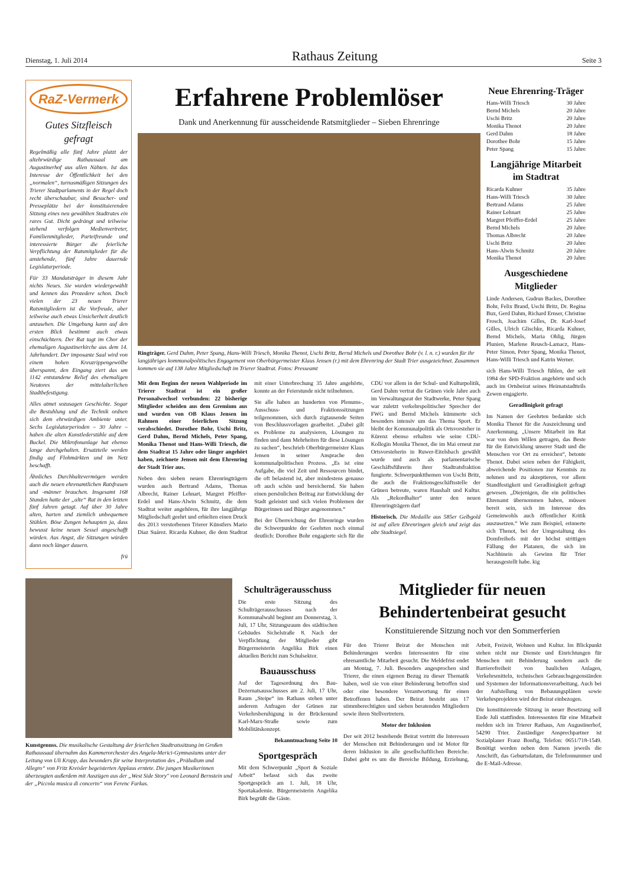Dienstag, 1. Juli 2014 Rathaus Zeitung Seite 3
RaZ-Vermerk
Gutes Sitzfleisch gefragt
Regelmäßig alle fünf Jahre platzt der altehrwürdige Rathaussaal am Augustinerhof aus allen Nähten. Ist das Interesse der Öffentlichkeit bei den „normalen“, turnusmäßigen Sitzungen des Trierer Stadtparlaments in der Regel doch recht überschaubar, sind Besucher- und Presseplätze bei der konstituierenden Sitzung eines neu gewählten Stadtrates ein rares Gut. Dicht gedrängt und teilweise stehend verfolgen Medienvertreter, Familienmitglieder, Parteifreunde und interessierte Bürger die feierliche Verpflichtung der Ratsmitglieder für die anstehende, fünf Jahre dauernde Legislaturperiode.
Für 33 Mandatsträger in diesem Jahr nichts Neues. Sie wurden wiedergewählt und kennen das Prozedere schon. Doch vielen der 23 neuen Trierer Ratsmitgliedern ist die Vorfreude, aber teilweise auch etwas Unsicherheit deutlich anzusehen. Die Umgebung kann auf den ersten Blick bestimmt auch etwas einschüchtern. Der Rat tagt im Chor der ehemaligen Augustinerkirche aus dem 14. Jahrhundert. Der imposante Saal wird von einem hohen Kreuzrippengewölbe überspannt, den Eingang ziert das um 1142 entstandene Relief des ehemaligen Neutores der mittelalterlichen Stadtbefestigung.
Alles atmet sozusagen Geschichte. Sogar die Bestuhlung und die Technik ordnen sich dem ehrwürdigen Ambiente unter. Sechs Legislaturperioden – 30 Jahre – haben die alten Kunstlederstühle auf dem Buckel. Die Mikrofonanlage hat ebenso lange durchgehalten. Ersatzteile werden findig auf Flohmärkten und im Netz beschafft.
Ähnliches Durchhaltevermögen werden auch die neuen ehrenamtlichen Ratsfrauen und -männer brauchen. Insgesamt 168 Stunden hatte der „alte“ Rat in den letzten fünf Jahren getagt. Auf über 30 Jahre alten, harten und ziemlich unbequemen Stühlen. Böse Zungen behaupten ja, dass bewusst keine neuen Sessel angeschafft würden. Aus Angst, die Sitzungen würden dann noch länger dauern.
frü
Erfahrene Problemlöser
Dank und Anerkennung für ausscheidende Ratsmitglieder – Sieben Ehrenringe
Ringträger. Gerd Dahm, Peter Spang, Hans-Willi Triesch, Monika Thenot, Uschi Britz, Bernd Michels und Dorothee Bohr (v. l. n. r.) wurden für ihr langjähriges kommunalpolitisches Engagement von Oberbürgermeister Klaus Jensen (r.) mit dem Ehrenring der Stadt Trier ausgezeichnet. Zusammen kommen sie auf 138 Jahre Mitgliedschaft im Trierer Stadtrat. Fotos: Presseamt
Mit dem Beginn der neuen Wahlperiode im Trierer Stadtrat ist ein großer Personalwechsel verbunden: 22 bisherige Mitglieder scheiden aus dem Gremium aus und wurden von OB Klaus Jensen im Rahmen einer feierlichen Sitzung verabschiedet. Dorothee Bohr, Uschi Britz, Gerd Dahm, Bernd Michels, Peter Spang, Monika Thenot und Hans-Willi Triesch, die dem Stadtrat 15 Jahre oder länger angehört haben, zeichnete Jensen mit dem Ehrenring der Stadt Trier aus.
Neben den sieben neuen Ehrenringträgern wurden auch Bertrand Adams, Thomas Albrecht, Rainer Lehnart, Margret Pfeiffer-Erdel und Hans-Alwin Schmitz, die dem Stadtrat weiter angehören, für ihre langjährige Mitgliedschaft geehrt und erhielten einen Druck des 2013 verstorbenen Trierer Künstlers Mario Diaz Suárez. Ricarda Kuhner, die dem Stadtrat mit einer Unterbrechung 35 Jahre angehörte, konnte an der Feierstunde nicht teilnehmen.
Sie alle haben an hunderten von Plenums-, Ausschuss- und Fraktionssitzungen teilgenommen, sich durch zigtausende Seiten von Beschlussvorlagen gearbeitet. „Dabei gilt es Probleme zu analysieren, Lösungen zu finden und dann Mehrheiten für diese Lösungen zu suchen“, beschrieb Oberbürgermeister Klaus Jensen in seiner Ansprache den kommunalpolitischen Prozess. „Es ist eine Aufgabe, die viel Zeit und Ressourcen bindet, die oft belastend ist, aber mindestens genauso oft auch schön und bereichernd. Sie haben einen persönlichen Beitrag zur Entwicklung der Stadt geleistet und sich vielen Problemen der Bürgerinnen und Bürger angenommen.“
Bei der Überreichung der Ehrenringe wurden die Schwerpunkte der Geehrten noch einmal deutlich: Dorothee Bohr engagierte sich für die CDU vor allem in der Schul- und Kulturpolitik, Gerd Dahm vertrat die Grünen viele Jahre auch im Verwaltungsrat der Stadtwerke, Peter Spang war zuletzt verkehrspolitischer Sprecher der FWG und Bernd Michels kümmerte sich besonders intensiv um das Thema Sport. Er bleibt der Kommunalpolitik als Ortsvorsteher in Kürenz ebenso erhalten wie seine CDU-Kollegin Monika Thenot, die im Mai erneut zur Ortsvorsteherin in Ruwer-Eitelsbach gewählt wurde und auch als parlamentarische Geschäftsführerin ihrer Stadtratsfraktion fungierte. Schwerpunktthemen von Uschi Britz, die auch die Fraktionsgeschäftsstelle der Grünen betreute, waren Haushalt und Kultur. Als „Rekordhalter“ unter den neuen Ehrenringträgern darf
Historisch. Die Medaille aus 585er Gelbgold ist auf allen Ehrenringen gleich und zeigt das alte Stadtsiegel.
Neue Ehrenring-Träger
| Hans-Willi Triesch | 30 Jahre |
| Bernd Michels | 20 Jahre |
| Uschi Britz | 20 Jahre |
| Monika Thenot | 20 Jahre |
| Gerd Dahm | 18 Jahre |
| Dorothee Bohr | 15 Jahre |
| Peter Spang | 15 Jahre |
Langjährige Mitarbeit im Stadtrat
| Ricarda Kuhner | 35 Jahre |
| Hans-Willi Triesch | 30 Jahre |
| Bertrand Adams | 25 Jahre |
| Rainer Lehnart | 25 Jahre |
| Margret Pfeiffer-Erdel | 25 Jahre |
| Bernd Michels | 20 Jahre |
| Thomas Albrecht | 20 Jahre |
| Uschi Britz | 20 Jahre |
| Hans-Alwin Schmitz | 20 Jahre |
| Monika Thenot | 20 Jahre |
Ausgeschiedene Mitglieder
Linde Andersen, Gudrun Backes, Dorothee Bohr, Felix Brand, Uschi Britz, Dr. Regina Bux, Gerd Dahm, Richard Ernser, Christine Frosch, Joachim Gilles, Dr. Karl-Josef Gilles, Ulrich Glischke, Ricarda Kuhner, Bernd Michels, Maria Ohlig, Jürgen Plunien, Marlene Reusch-Lamacz, Hans-Peter Simon, Peter Spang, Monika Thenot, Hans-Willi Triesch und Katrin Werner.
sich Hans-Willi Triesch fühlen, der seit 1984 der SPD-Fraktion angehörte und sich auch im Ortsbeirat seines Heimatstadtteils Zewen engagierte.
Geradlinigkeit gefragt
Im Namen der Geehrten bedankte sich Monika Thenot für die Auszeichnung und Anerkennung. „Unsere Mitarbeit im Rat war von dem Willen getragen, das Beste für die Entwicklung unserer Stadt und die Menschen vor Ort zu erreichen“, betonte Thenot. Dabei seien neben der Fähigkeit, abweichende Positionen zur Kenntnis zu nehmen und zu akzeptieren, vor allem Standfestigkeit und Geradlinigkeit gefragt gewesen. „Diejenigen, die ein politisches Ehrenamt übernommen haben, müssen bereit sein, sich im Interesse des Gemeinwohls auch öffentlicher Kritik auszusetzen.“ Wie zum Beispiel, erinnerte sich Thenot, bei der Umgestaltung des Domfreihofs mit der höchst strittigen Fällung der Platanen, die sich im Nachhinein als Gewinn für Trier herausgestellt habe. kig
Kunstgenuss. Die musikalische Gestaltung der feierlichen Stadtratssitzung im Großen Rathaussaal übernahm das Kammerorchester des Angela-Merici-Gymnasiums unter der Leitung von Uli Krupp, das besonders für seine Interpretation des „Präludium und Allegro“ von Fritz Kreisler begeisterten Applaus erntete. Die jungen Musikerinnen überzeugten außerdem mit Auszügen aus der „West Side Story" von Leonard Bernstein und der „Piccola musica di concerto“ von Ferenc Farkas.
Schulträgerausschuss
Die erste Sitzung des Schulträgerausschusses nach der Kommunalwahl beginnt am Donnerstag, 3. Juli, 17 Uhr, Sitzungsraum des städtischen Gebäudes Sichelstraße 8. Nach der Verpflichtung der Mitglieder gibt Bürgermeisterin Angelika Birk einen aktuellen Bericht zum Schulsektor.
Bauausschuss
Auf der Tagesordnung des Bau-Dezernatsausschusses am 2. Juli, 17 Uhr, Raum „Steipe“ im Rathaus stehen unter anderem Anfragen der Grünen zur Verkehrsberuhigung in der Brückenund Karl-Marx-Straße sowie zum Mobilitätskonzept.
Bekanntmachung Seite 10
Sportgespräch
Mit dem Schwerpunkt „Sport & Soziale Arbeit“ befasst sich das zweite Sportgespräch am 1. Juli, 18 Uhr, Sportakademie. Bürgermeisterin Angelika Birk begrüßt die Gäste.
Mitglieder für neuen Behindertenbeirat gesucht
Konstituierende Sitzung noch vor den Sommerferien
Für den Trierer Beirat der Menschen mit Behinderungen werden Interessenten für eine ehrenamtliche Mitarbeit gesucht. Die Meldefrist endet am Montag, 7. Juli. Besonders angesprochen sind Trierer, die einen eigenen Bezug zu dieser Thematik haben, weil sie von einer Behinderung betroffen sind oder eine besondere Verantwortung für einen Betroffenen haben. Der Beirat besteht aus 17 stimmberechtigten und sieben beratenden Mitgliedern sowie ihren Stellvertretern.
Motor der Inklusion
Der seit 2012 bestehende Beirat vertritt die Interessen der Menschen mit Behinderungen und ist Motor für deren Inklusion in alle gesellschaftlichen Bereiche. Dabei geht es um die Bereiche Bildung, Erziehung, Arbeit, Freizeit, Wohnen und Kultur. Im Blickpunkt stehen nicht nur Dienste und Einrichtungen für Menschen mit Behinderung sondern auch die Barrierefreiheit von baulichen Anlagen, Verkehrsmitteln, technischen Gebrauchsgegenständen und Systemen der Informationsverarbeitung. Auch bei der Aufstellung von Bebauungsplänen sowie Verkehrsprojekten wird der Beirat einbezogen.
Die konstituierende Sitzung in neuer Besetzung soll Ende Juli stattfinden. Interessenten für eine Mitarbeit melden sich im Trierer Rathaus, Am Augustinerhof, 54290 Trier. Zuständiger Ansprechpartner ist Sozialplaner Franz Bonfig, Telefon: 0651/718-1549. Benötigt werden neben dem Namen jeweils die Anschrift, das Geburtsdatum, die Telefonnummer und die E-Mail-Adresse.